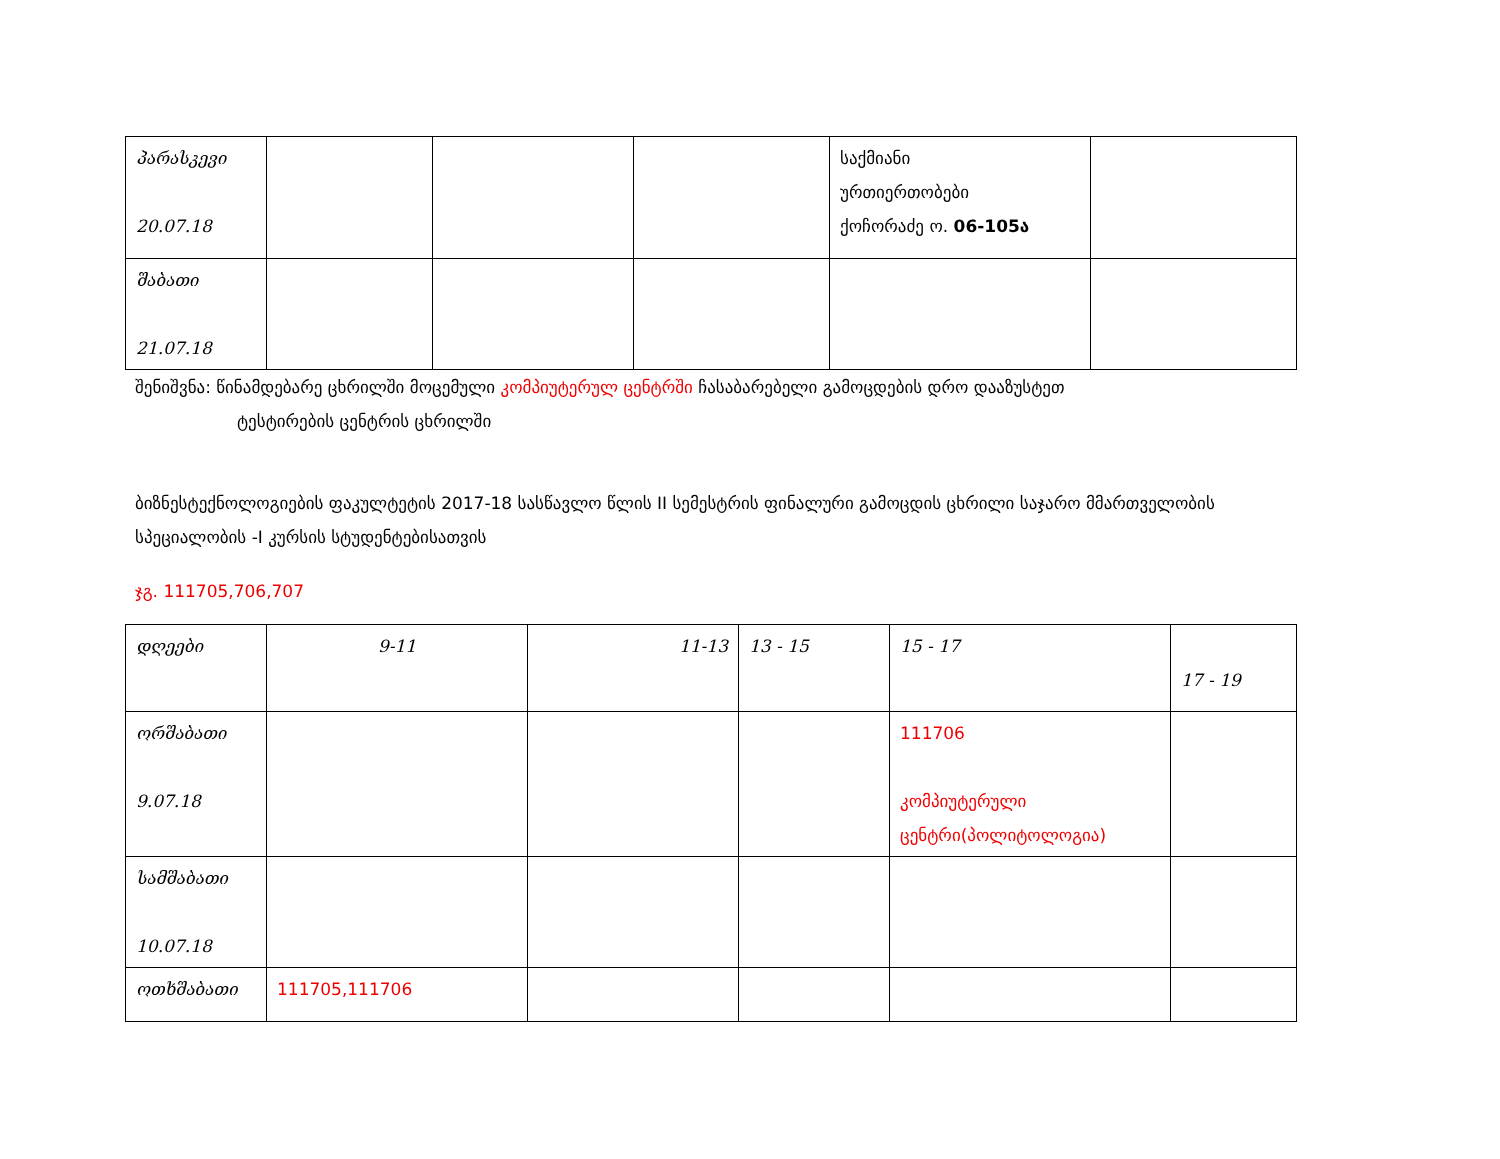| პარასკევი 20.07.18 | | | | საქმიანი ურთიერთობები ქოჩორაძე ო. 06-105ა | |
| შაბათი 21.07.18 | | | | | |
შენიშვნა: წინამდებარე ცხრილში მოცემული კომპიუტერულ ცენტრში ჩასაბარებელი გამოცდების დრო დააზუსტეთ
ტესტირების ცენტრის ცხრილში
ბიზნესტექნოლოგიების ფაკულტეტის 2017-18 სასწავლო წლის II სემესტრის ფინალური გამოცდის ცხრილი საჯარო მმართველობის სპეციალობის -I კურსის სტუდენტებისათვის
ჯგ. 111705,706,707
| დღეები | 9-11 | 11-13 | 13 - 15 | 15 - 17 | 17 - 19 |
| ორშაბათი 9.07.18 | | | | 111706 კომპიუტერული ცენტრი(პოლიტოლოგია) | |
| სამშაბათი 10.07.18 | | | | | |
| ოთხშაბათი | 111705,111706 | | | | |